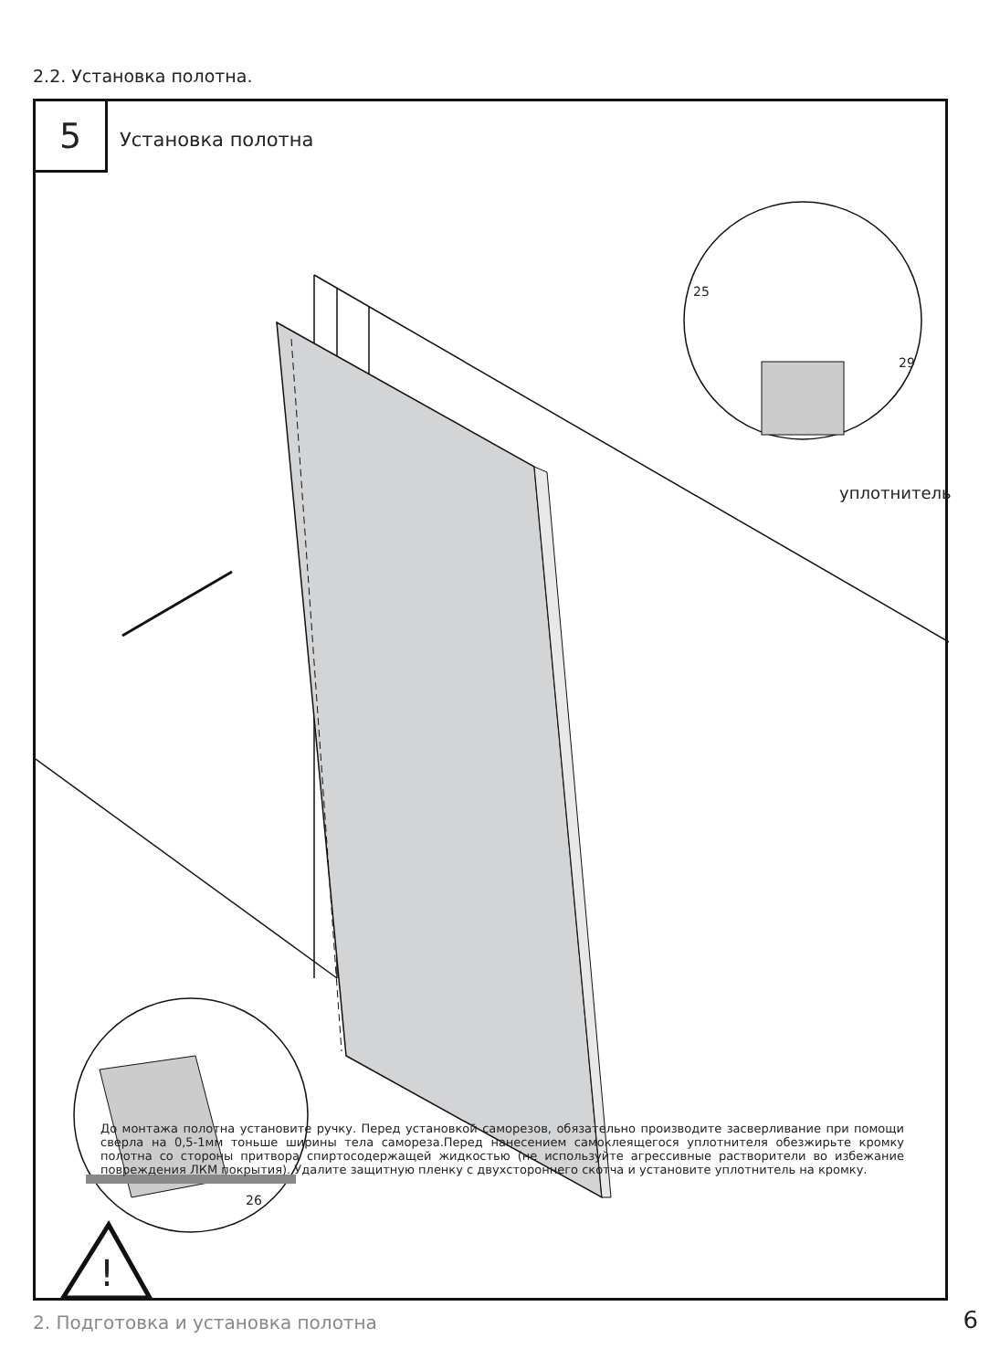2.2. Установка полотна.
5 Установка полотна
25
29
уплотнитель
26
!
До монтажа полотна установите ручку. Перед установкой саморезов, обязательно производите засверливание при помощи сверла на 0,5-1мм тоньше ширины тела самореза.Перед нанесением самоклеящегося уплотнителя обезжирьте кромку полотна со стороны притвора спиртосодержащей жидкостью (не используйте агрессивные растворители во избежание повреждения ЛКМ покрытия). Удалите защитную пленку с двухстороннего скотча и установите уплотнитель на кромку.
2. Подготовка и установка полотна
6